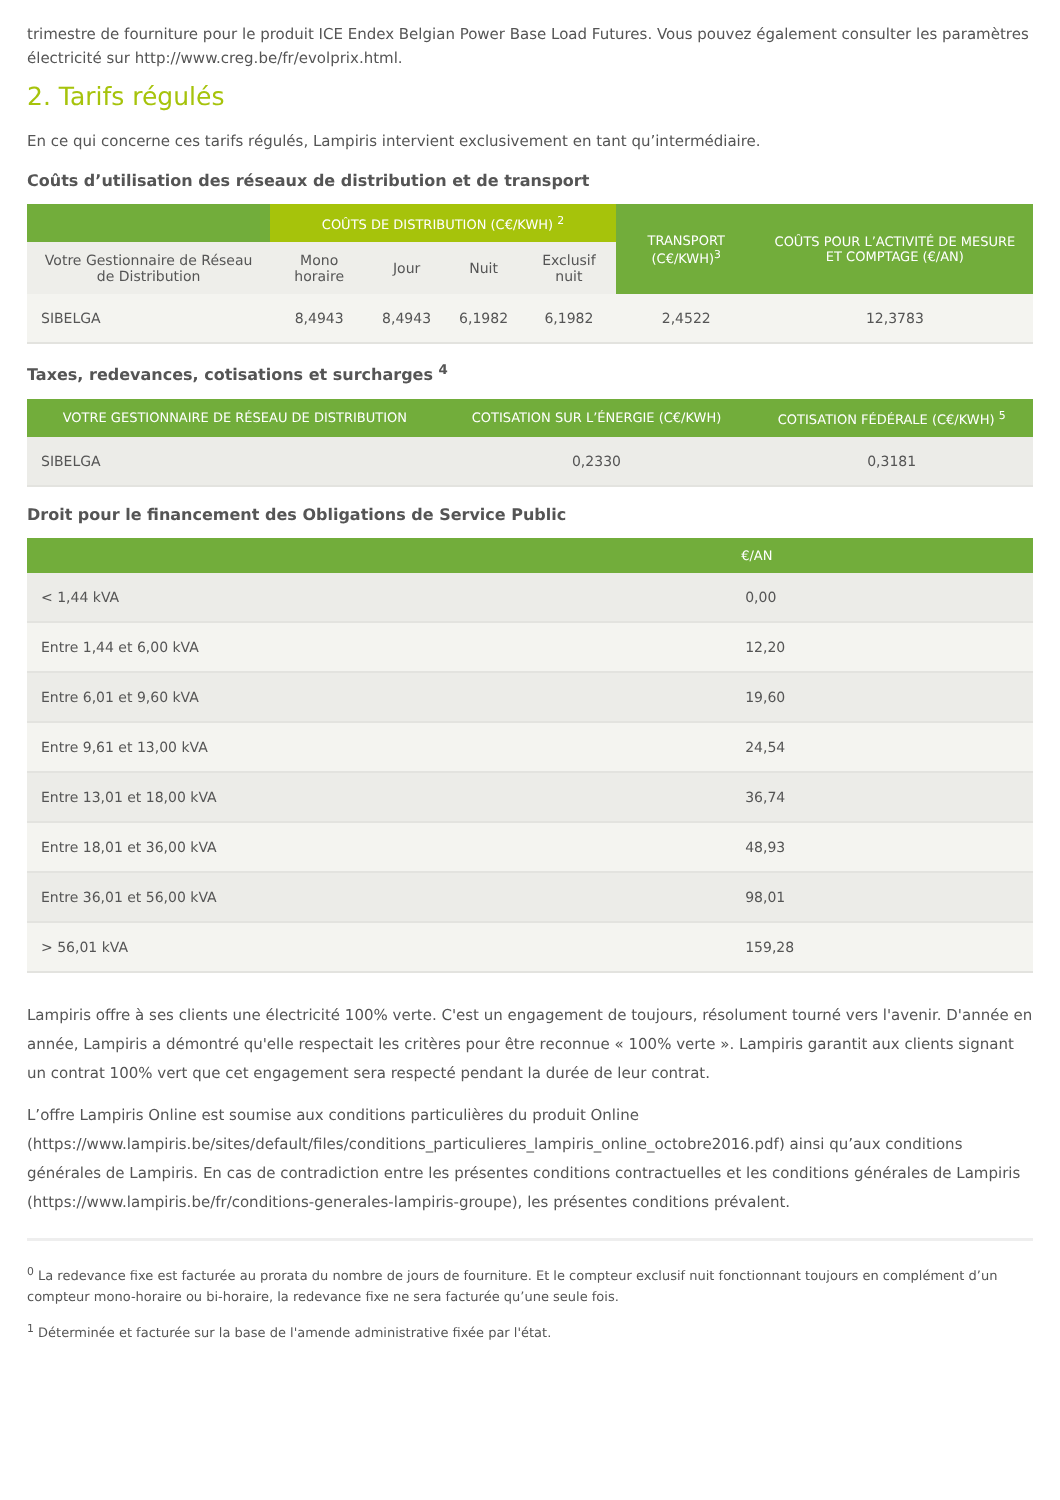trimestre de fourniture pour le produit ICE Endex Belgian Power Base Load Futures. Vous pouvez également consulter les paramètres électricité sur http://www.creg.be/fr/evolprix.html.
2. Tarifs régulés
En ce qui concerne ces tarifs régulés, Lampiris intervient exclusivement en tant qu’intermédiaire.
Coûts d’utilisation des réseaux de distribution et de transport
| | COÛTS DE DISTRIBUTION (C€/KWH) <sup>2</sup> | | | | TRANSPORT (C€/KWH)<sup>3</sup> | COÛTS POUR L’ACTIVITÉ DE MESURE ET COMPTAGE (€/AN) |
| --- | --- | --- | --- | --- | --- | --- |
| Votre Gestionnaire de Réseau de Distribution | Mono horaire | Jour | Nuit | Exclusif nuit | | |
| SIBELGA | 8,4943 | 8,4943 | 6,1982 | 6,1982 | 2,4522 | 12,3783 |
Taxes, redevances, cotisations et surcharges <sup>4</sup>
| VOTRE GESTIONNAIRE DE RÉSEAU DE DISTRIBUTION | COTISATION SUR L’ÉNERGIE (C€/KWH) | COTISATION FÉDÉRALE (C€/KWH) <sup>5</sup> |
| --- | --- | --- |
| SIBELGA | 0,2330 | 0,3181 |
Droit pour le financement des Obligations de Service Public
| | €/AN |
| --- | --- |
| < 1,44 kVA | 0,00 |
| Entre 1,44 et 6,00 kVA | 12,20 |
| Entre 6,01 et 9,60 kVA | 19,60 |
| Entre 9,61 et 13,00 kVA | 24,54 |
| Entre 13,01 et 18,00 kVA | 36,74 |
| Entre 18,01 et 36,00 kVA | 48,93 |
| Entre 36,01 et 56,00 kVA | 98,01 |
| > 56,01 kVA | 159,28 |
Lampiris offre à ses clients une électricité 100% verte. C'est un engagement de toujours, résolument tourné vers l'avenir. D'année en année, Lampiris a démontré qu'elle respectait les critères pour être reconnue « 100% verte ». Lampiris garantit aux clients signant un contrat 100% vert que cet engagement sera respecté pendant la durée de leur contrat.
L’offre Lampiris Online est soumise aux conditions particulières du produit Online (https://www.lampiris.be/sites/default/files/conditions_particulieres_lampiris_online_octobre2016.pdf) ainsi qu’aux conditions générales de Lampiris. En cas de contradiction entre les présentes conditions contractuelles et les conditions générales de Lampiris (https://www.lampiris.be/fr/conditions-generales-lampiris-groupe), les présentes conditions prévalent.
<sup>0</sup> La redevance fixe est facturée au prorata du nombre de jours de fourniture. Et le compteur exclusif nuit fonctionnant toujours en complément d’un compteur mono-horaire ou bi-horaire, la redevance fixe ne sera facturée qu’une seule fois.
<sup>1</sup> Déterminée et facturée sur la base de l'amende administrative fixée par l'état.